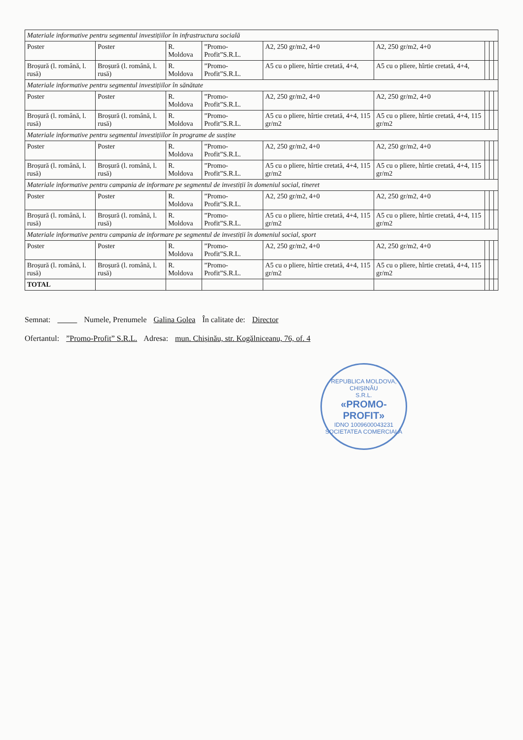| Materiale informative pentru segmentul investițiilor în infrastructura socială | | | | | | | | |
| Poster | Poster | R. Moldova | ”Promo-Profit”S.R.L. | A2, 250 gr/m2, 4+0 | A2, 250 gr/m2, 4+0 | | | |
| Broșură (l. română, l. rusă) | Broșură (l. română, l. rusă) | R. Moldova | ”Promo-Profit”S.R.L. | A5 cu o pliere, hîrtie cretată, 4+4, | A5 cu o pliere, hîrtie cretată, 4+4, | | | |
| Materiale informative pentru segmentul investițiilor în sănătate | | | | | | | | |
| Poster | Poster | R. Moldova | ”Promo-Profit”S.R.L. | A2, 250 gr/m2, 4+0 | A2, 250 gr/m2, 4+0 | | | |
| Broșură (l. română, l. rusă) | Broșură (l. română, l. rusă) | R. Moldova | ”Promo-Profit”S.R.L. | A5 cu o pliere, hîrtie cretată, 4+4, 115 gr/m2 | A5 cu o pliere, hîrtie cretată, 4+4, 115 gr/m2 | | | |
| Materiale informative pentru segmentul investițiilor în programe de susține | | | | | | | | |
| Poster | Poster | R. Moldova | ”Promo-Profit”S.R.L. | A2, 250 gr/m2, 4+0 | A2, 250 gr/m2, 4+0 | | | |
| Broșură (l. română, l. rusă) | Broșură (l. română, l. rusă) | R. Moldova | ”Promo-Profit”S.R.L. | A5 cu o pliere, hîrtie cretată, 4+4, 115 gr/m2 | A5 cu o pliere, hîrtie cretată, 4+4, 115 gr/m2 | | | |
| Materiale informative pentru campania de informare pe segmentul de investiții în domeniul social, tineret | | | | | | | | |
| Poster | Poster | R. Moldova | ”Promo-Profit”S.R.L. | A2, 250 gr/m2, 4+0 | A2, 250 gr/m2, 4+0 | | | |
| Broșură (l. română, l. rusă) | Broșură (l. română, l. rusă) | R. Moldova | ”Promo-Profit”S.R.L. | A5 cu o pliere, hîrtie cretată, 4+4, 115 gr/m2 | A5 cu o pliere, hîrtie cretată, 4+4, 115 gr/m2 | | | |
| Materiale informative pentru campania de informare pe segmentul de investiții în domeniul social, sport | | | | | | | | |
| Poster | Poster | R. Moldova | ”Promo-Profit”S.R.L. | A2, 250 gr/m2, 4+0 | A2, 250 gr/m2, 4+0 | | | |
| Broșură (l. română, l. rusă) | Broșură (l. română, l. rusă) | R. Moldova | ”Promo-Profit”S.R.L. | A5 cu o pliere, hîrtie cretată, 4+4, 115 gr/m2 | A5 cu o pliere, hîrtie cretată, 4+4, 115 gr/m2 | | | |
| TOTAL | | | | | | | | |
Semnat: Numele, Prenumele Galina Golea În calitate de: Director
Ofertantul: ”Promo-Profit” S.R.L. Adresa: mun. Chișinău, str. Kogălniceanu, 76, of. 4
REPUBLICA MOLDOVA, CHIȘINĂU
S.R.L.
«PROMO-
PROFIT»
IDNO 1009600043231
SOCIETATEA COMERCIALĂ